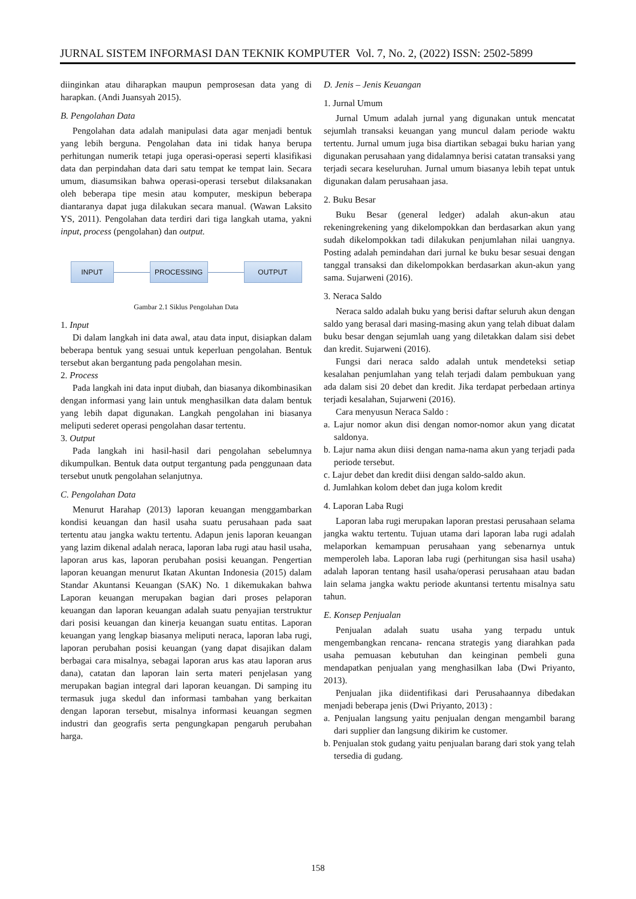JURNAL SISTEM INFORMASI DAN TEKNIK KOMPUTER Vol. 7, No. 2, (2022) ISSN: 2502-5899
diinginkan atau diharapkan maupun pemprosesan data yang di harapkan. (Andi Juansyah 2015).
B. Pengolahan Data
Pengolahan data adalah manipulasi data agar menjadi bentuk yang lebih berguna. Pengolahan data ini tidak hanya berupa perhitungan numerik tetapi juga operasi-operasi seperti klasifikasi data dan perpindahan data dari satu tempat ke tempat lain. Secara umum, diasumsikan bahwa operasi-operasi tersebut dilaksanakan oleh beberapa tipe mesin atau komputer, meskipun beberapa diantaranya dapat juga dilakukan secara manual. (Wawan Laksito YS, 2011). Pengolahan data terdiri dari tiga langkah utama, yakni input, process (pengolahan) dan output.
INPUT PROCESSING OUTPUT
Gambar 2.1 Siklus Pengolahan Data
1. Input
Di dalam langkah ini data awal, atau data input, disiapkan dalam beberapa bentuk yang sesuai untuk keperluan pengolahan. Bentuk tersebut akan bergantung pada pengolahan mesin.
2. Process
Pada langkah ini data input diubah, dan biasanya dikombinasikan dengan informasi yang lain untuk menghasilkan data dalam bentuk yang lebih dapat digunakan. Langkah pengolahan ini biasanya meliputi sederet operasi pengolahan dasar tertentu.
3. Output
Pada langkah ini hasil-hasil dari pengolahan sebelumnya dikumpulkan. Bentuk data output tergantung pada penggunaan data tersebut unutk pengolahan selanjutnya.
C. Pengolahan Data
Menurut Harahap (2013) laporan keuangan menggambarkan kondisi keuangan dan hasil usaha suatu perusahaan pada saat tertentu atau jangka waktu tertentu. Adapun jenis laporan keuangan yang lazim dikenal adalah neraca, laporan laba rugi atau hasil usaha, laporan arus kas, laporan perubahan posisi keuangan. Pengertian laporan keuangan menurut Ikatan Akuntan Indonesia (2015) dalam Standar Akuntansi Keuangan (SAK) No. 1 dikemukakan bahwa Laporan keuangan merupakan bagian dari proses pelaporan keuangan dan laporan keuangan adalah suatu penyajian terstruktur dari posisi keuangan dan kinerja keuangan suatu entitas. Laporan keuangan yang lengkap biasanya meliputi neraca, laporan laba rugi, laporan perubahan posisi keuangan (yang dapat disajikan dalam berbagai cara misalnya, sebagai laporan arus kas atau laporan arus dana), catatan dan laporan lain serta materi penjelasan yang merupakan bagian integral dari laporan keuangan. Di samping itu termasuk juga skedul dan informasi tambahan yang berkaitan dengan laporan tersebut, misalnya informasi keuangan segmen industri dan geografis serta pengungkapan pengaruh perubahan harga.
D. Jenis – Jenis Keuangan
1. Jurnal Umum
Jurnal Umum adalah jurnal yang digunakan untuk mencatat sejumlah transaksi keuangan yang muncul dalam periode waktu tertentu. Jurnal umum juga bisa diartikan sebagai buku harian yang digunakan perusahaan yang didalamnya berisi catatan transaksi yang terjadi secara keseluruhan. Jurnal umum biasanya lebih tepat untuk digunakan dalam perusahaan jasa.
2. Buku Besar
Buku Besar (general ledger) adalah akun-akun atau rekeningrekening yang dikelompokkan dan berdasarkan akun yang sudah dikelompokkan tadi dilakukan penjumlahan nilai uangnya. Posting adalah pemindahan dari jurnal ke buku besar sesuai dengan tanggal transaksi dan dikelompokkan berdasarkan akun-akun yang sama. Sujarweni (2016).
3. Neraca Saldo
Neraca saldo adalah buku yang berisi daftar seluruh akun dengan saldo yang berasal dari masing-masing akun yang telah dibuat dalam buku besar dengan sejumlah uang yang diletakkan dalam sisi debet dan kredit. Sujarweni (2016).
Fungsi dari neraca saldo adalah untuk mendeteksi setiap kesalahan penjumlahan yang telah terjadi dalam pembukuan yang ada dalam sisi 20 debet dan kredit. Jika terdapat perbedaan artinya terjadi kesalahan, Sujarweni (2016).
Cara menyusun Neraca Saldo :
a. Lajur nomor akun disi dengan nomor-nomor akun yang dicatat saldonya.
b. Lajur nama akun diisi dengan nama-nama akun yang terjadi pada periode tersebut.
c. Lajur debet dan kredit diisi dengan saldo-saldo akun.
d. Jumlahkan kolom debet dan juga kolom kredit
4. Laporan Laba Rugi
Laporan laba rugi merupakan laporan prestasi perusahaan selama jangka waktu tertentu. Tujuan utama dari laporan laba rugi adalah melaporkan kemampuan perusahaan yang sebenarnya untuk memperoleh laba. Laporan laba rugi (perhitungan sisa hasil usaha) adalah laporan tentang hasil usaha/operasi perusahaan atau badan lain selama jangka waktu periode akuntansi tertentu misalnya satu tahun.
E. Konsep Penjualan
Penjualan adalah suatu usaha yang terpadu untuk mengembangkan rencana- rencana strategis yang diarahkan pada usaha pemuasan kebutuhan dan keinginan pembeli guna mendapatkan penjualan yang menghasilkan laba (Dwi Priyanto, 2013).
Penjualan jika diidentifikasi dari Perusahaannya dibedakan menjadi beberapa jenis (Dwi Priyanto, 2013) :
a. Penjualan langsung yaitu penjualan dengan mengambil barang dari supplier dan langsung dikirim ke customer.
b. Penjualan stok gudang yaitu penjualan barang dari stok yang telah tersedia di gudang.
158